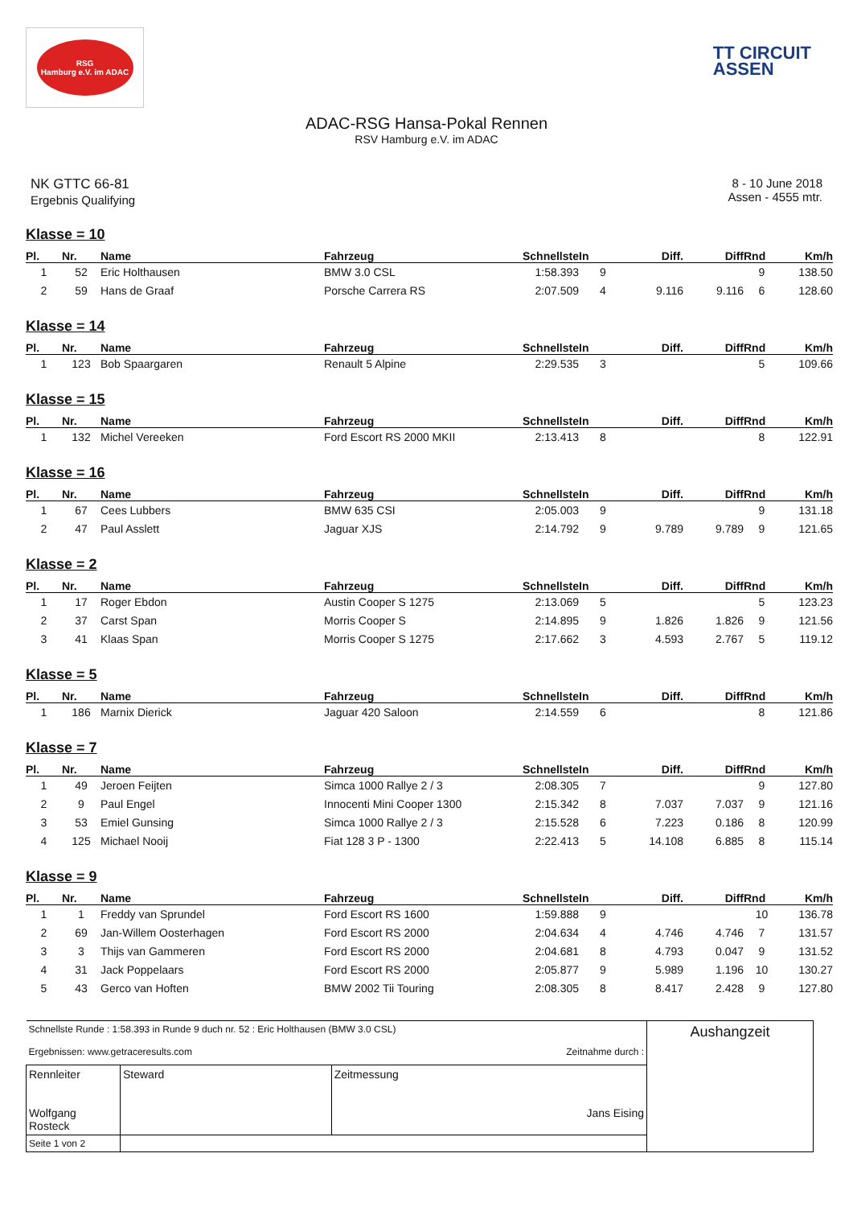RSG
Hamburg e.V. im ADAC
TT CIRCUIT
ASSEN
ADAC-RSG Hansa-Pokal Rennen
RSV Hamburg e.V. im ADAC
NK GTTC 66-81
Ergebnis Qualifying
8 - 10 June 2018
Assen - 4555 mtr.
Klasse = 10
| Pl. | Nr. | Name | Fahrzeug | Schnellste | In | Diff. | Diff | Rnd | Km/h |
| --- | --- | --- | --- | --- | --- | --- | --- | --- | --- |
| 1 | 52 | Eric Holthausen | BMW 3.0 CSL | 1:58.393 | 9 | | | 9 | 138.50 |
| 2 | 59 | Hans de Graaf | Porsche Carrera RS | 2:07.509 | 4 | 9.116 | 9.116 | 6 | 128.60 |
Klasse = 14
| Pl. | Nr. | Name | Fahrzeug | Schnellste | In | Diff. | Diff | Rnd | Km/h |
| --- | --- | --- | --- | --- | --- | --- | --- | --- | --- |
| 1 | 123 | Bob Spaargaren | Renault 5 Alpine | 2:29.535 | 3 | | | 5 | 109.66 |
Klasse = 15
| Pl. | Nr. | Name | Fahrzeug | Schnellste | In | Diff. | Diff | Rnd | Km/h |
| --- | --- | --- | --- | --- | --- | --- | --- | --- | --- |
| 1 | 132 | Michel Vereeken | Ford Escort RS 2000 MKII | 2:13.413 | 8 | | | 8 | 122.91 |
Klasse = 16
| Pl. | Nr. | Name | Fahrzeug | Schnellste | In | Diff. | Diff | Rnd | Km/h |
| --- | --- | --- | --- | --- | --- | --- | --- | --- | --- |
| 1 | 67 | Cees Lubbers | BMW 635 CSI | 2:05.003 | 9 | | | 9 | 131.18 |
| 2 | 47 | Paul Asslett | Jaguar XJS | 2:14.792 | 9 | 9.789 | 9.789 | 9 | 121.65 |
Klasse = 2
| Pl. | Nr. | Name | Fahrzeug | Schnellste | In | Diff. | Diff | Rnd | Km/h |
| --- | --- | --- | --- | --- | --- | --- | --- | --- | --- |
| 1 | 17 | Roger Ebdon | Austin Cooper S 1275 | 2:13.069 | 5 | | | 5 | 123.23 |
| 2 | 37 | Carst Span | Morris Cooper S | 2:14.895 | 9 | 1.826 | 1.826 | 9 | 121.56 |
| 3 | 41 | Klaas Span | Morris Cooper S 1275 | 2:17.662 | 3 | 4.593 | 2.767 | 5 | 119.12 |
Klasse = 5
| Pl. | Nr. | Name | Fahrzeug | Schnellste | In | Diff. | Diff | Rnd | Km/h |
| --- | --- | --- | --- | --- | --- | --- | --- | --- | --- |
| 1 | 186 | Marnix Dierick | Jaguar 420 Saloon | 2:14.559 | 6 | | | 8 | 121.86 |
Klasse = 7
| Pl. | Nr. | Name | Fahrzeug | Schnellste | In | Diff. | Diff | Rnd | Km/h |
| --- | --- | --- | --- | --- | --- | --- | --- | --- | --- |
| 1 | 49 | Jeroen Feijten | Simca 1000 Rallye 2 / 3 | 2:08.305 | 7 | | | 9 | 127.80 |
| 2 | 9 | Paul Engel | Innocenti Mini Cooper 1300 | 2:15.342 | 8 | 7.037 | 7.037 | 9 | 121.16 |
| 3 | 53 | Emiel Gunsing | Simca 1000 Rallye 2 / 3 | 2:15.528 | 6 | 7.223 | 0.186 | 8 | 120.99 |
| 4 | 125 | Michael Nooij | Fiat 128 3 P - 1300 | 2:22.413 | 5 | 14.108 | 6.885 | 8 | 115.14 |
Klasse = 9
| Pl. | Nr. | Name | Fahrzeug | Schnellste | In | Diff. | Diff | Rnd | Km/h |
| --- | --- | --- | --- | --- | --- | --- | --- | --- | --- |
| 1 | 1 | Freddy van Sprundel | Ford Escort RS 1600 | 1:59.888 | 9 | | | 10 | 136.78 |
| 2 | 69 | Jan-Willem Oosterhagen | Ford Escort RS 2000 | 2:04.634 | 4 | 4.746 | 4.746 | 7 | 131.57 |
| 3 | 3 | Thijs van Gammeren | Ford Escort RS 2000 | 2:04.681 | 8 | 4.793 | 0.047 | 9 | 131.52 |
| 4 | 31 | Jack Poppelaars | Ford Escort RS 2000 | 2:05.877 | 9 | 5.989 | 1.196 | 10 | 130.27 |
| 5 | 43 | Gerco van Hoften | BMW 2002 Tii Touring | 2:08.305 | 8 | 8.417 | 2.428 | 9 | 127.80 |
| Schnellste Runde : 1:58.393 in Runde 9 duch nr. 52 : Eric Holthausen (BMW 3.0 CSL) Ergebnissen: www.getraceresults.com Zeitnahme durch : | | | Aushangzeit |
| Rennleiter Wolfgang Rosteck | Steward | Zeitmessung Jans Eising | |
| Seite 1 von 2 | | | |